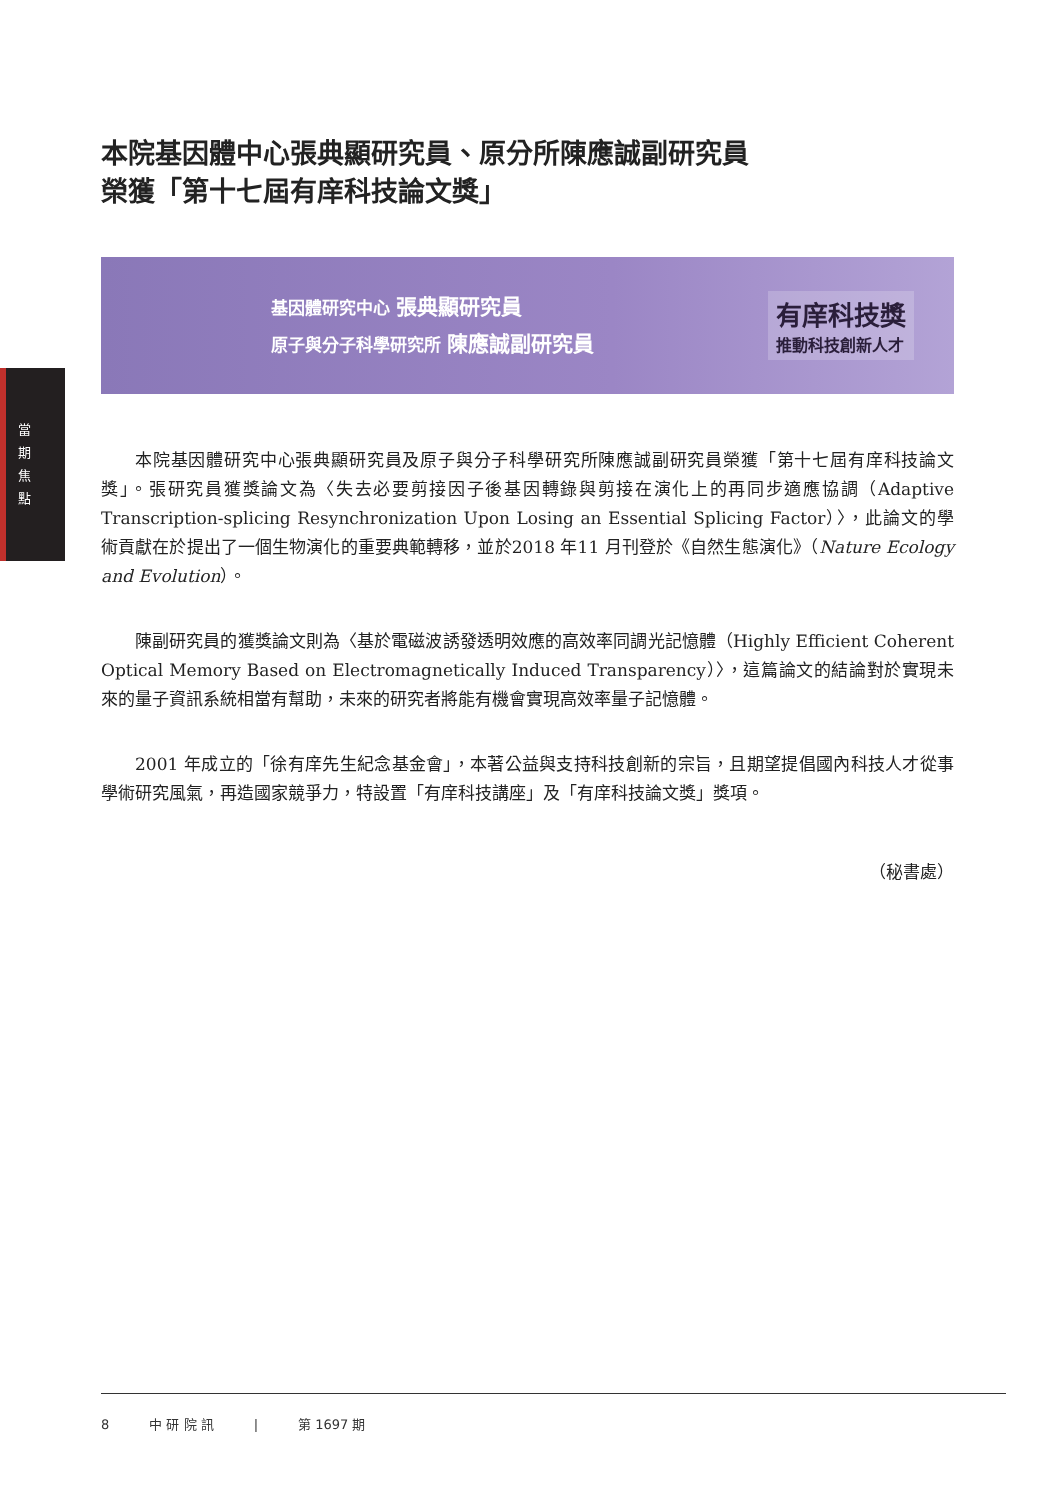當 期 焦 點
本院基因體中心張典顯研究員、原分所陳應誠副研究員
榮獲「第十七屆有庠科技論文獎」
基因體研究中心 張典顯研究員
原子與分子科學研究所 陳應誠副研究員
有庠科技獎
推動科技創新人才
本院基因體研究中心張典顯研究員及原子與分子科學研究所陳應誠副研究員榮獲「第十七屆有庠科技論文獎」。張研究員獲獎論文為〈失去必要剪接因子後基因轉錄與剪接在演化上的再同步適應協調（Adaptive Transcription-splicing Resynchronization Upon Losing an Essential Splicing Factor）〉，此論文的學術貢獻在於提出了一個生物演化的重要典範轉移，並於2018 年11 月刊登於《自然生態演化》（Nature Ecology and Evolution）。
陳副研究員的獲獎論文則為〈基於電磁波誘發透明效應的高效率同調光記憶體（Highly Efficient Coherent Optical Memory Based on Electromagnetically Induced Transparency）〉，這篇論文的結論對於實現未來的量子資訊系統相當有幫助，未來的研究者將能有機會實現高效率量子記憶體。
2001 年成立的「徐有庠先生紀念基金會」，本著公益與支持科技創新的宗旨，且期望提倡國內科技人才從事學術研究風氣，再造國家競爭力，特設置「有庠科技講座」及「有庠科技論文獎」獎項。
（秘書處）
8 中 研 院 訊 | 第 1697 期